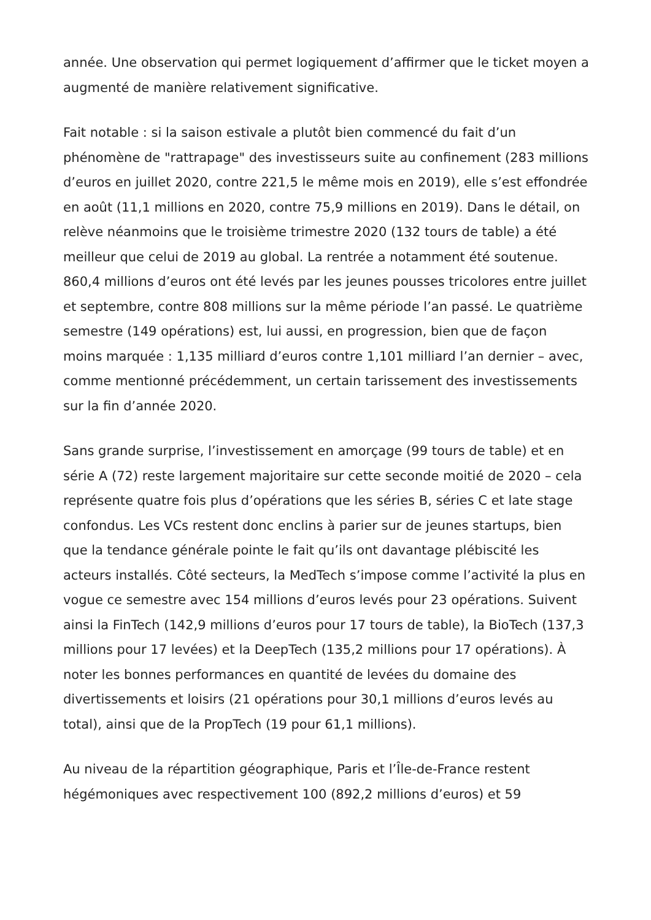année. Une observation qui permet logiquement d’affirmer que le ticket moyen a augmenté de manière relativement significative.
Fait notable : si la saison estivale a plutôt bien commencé du fait d’un phénomène de "rattrapage" des investisseurs suite au confinement (283 millions d’euros en juillet 2020, contre 221,5 le même mois en 2019), elle s’est effondrée en août (11,1 millions en 2020, contre 75,9 millions en 2019). Dans le détail, on relève néanmoins que le troisième trimestre 2020 (132 tours de table) a été meilleur que celui de 2019 au global. La rentrée a notamment été soutenue. 860,4 millions d’euros ont été levés par les jeunes pousses tricolores entre juillet et septembre, contre 808 millions sur la même période l’an passé. Le quatrième semestre (149 opérations) est, lui aussi, en progression, bien que de façon moins marquée : 1,135 milliard d’euros contre 1,101 milliard l’an dernier – avec, comme mentionné précédemment, un certain tarissement des investissements sur la fin d’année 2020.
Sans grande surprise, l’investissement en amorçage (99 tours de table) et en série A (72) reste largement majoritaire sur cette seconde moitié de 2020 – cela représente quatre fois plus d’opérations que les séries B, séries C et late stage confondus. Les VCs restent donc enclins à parier sur de jeunes startups, bien que la tendance générale pointe le fait qu’ils ont davantage plébiscité les acteurs installés. Côté secteurs, la MedTech s’impose comme l’activité la plus en vogue ce semestre avec 154 millions d’euros levés pour 23 opérations. Suivent ainsi la FinTech (142,9 millions d’euros pour 17 tours de table), la BioTech (137,3 millions pour 17 levées) et la DeepTech (135,2 millions pour 17 opérations). À noter les bonnes performances en quantité de levées du domaine des divertissements et loisirs (21 opérations pour 30,1 millions d’euros levés au total), ainsi que de la PropTech (19 pour 61,1 millions).
Au niveau de la répartition géographique, Paris et l’Île-de-France restent hégémoniques avec respectivement 100 (892,2 millions d’euros) et 59